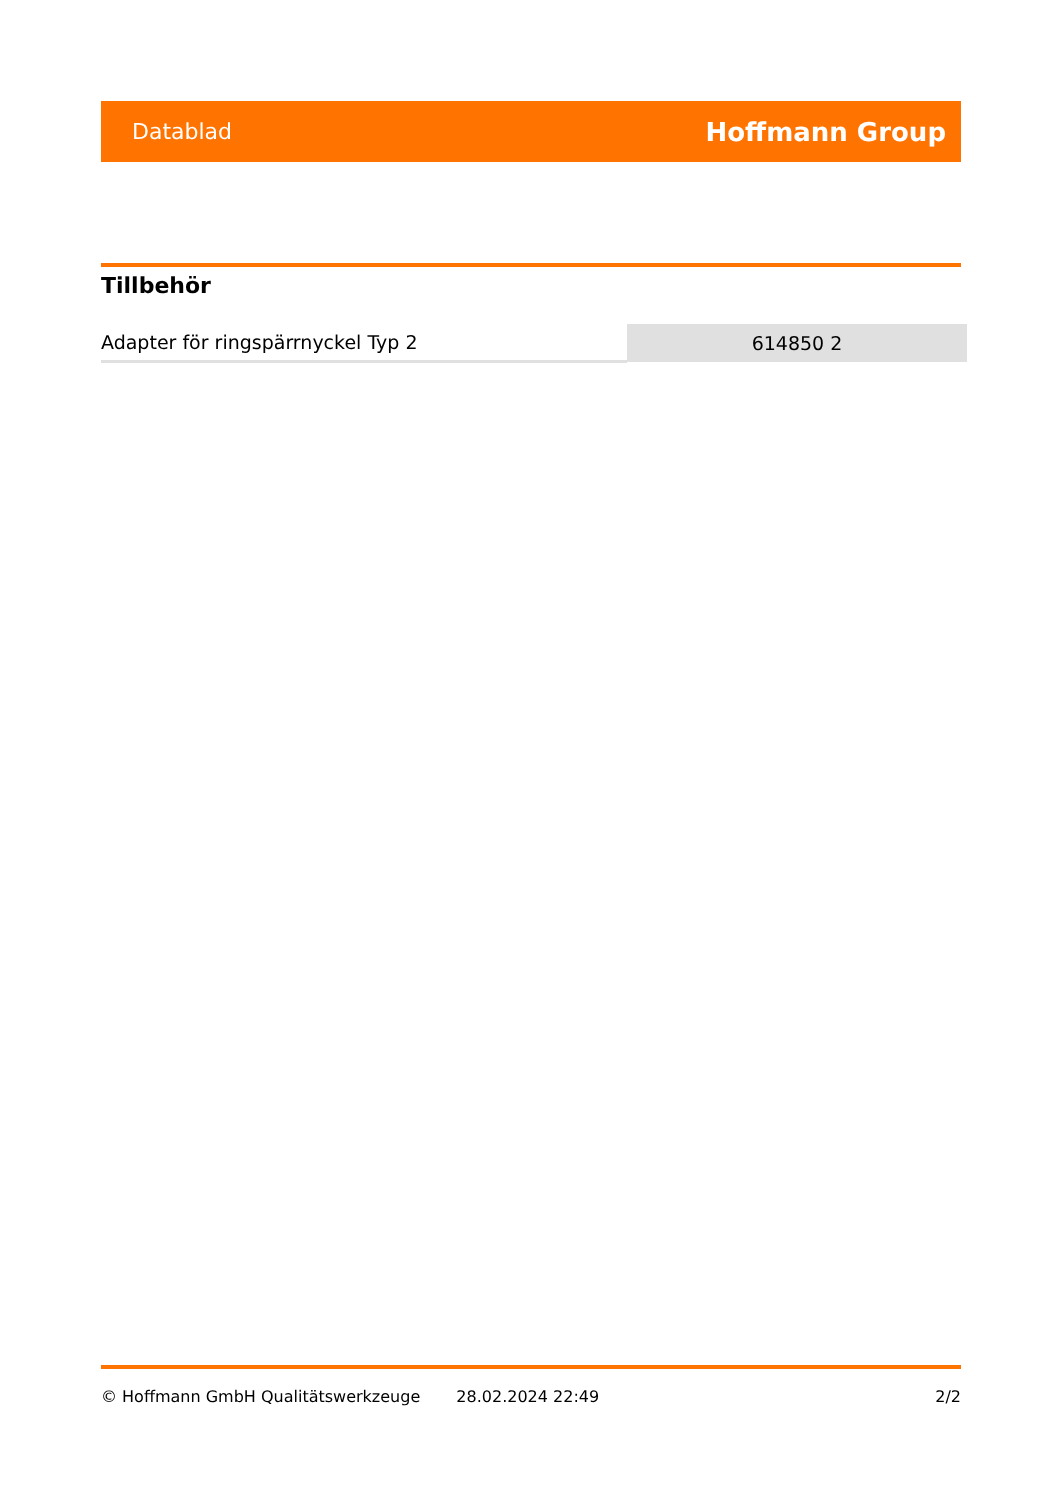Datablad Hoffmann Group
Tillbehör
| Adapter för ringspärrnyckel Typ 2 | 614850 2 |
© Hoffmann GmbH Qualitätswerkzeuge 28.02.2024 22:49 2/2